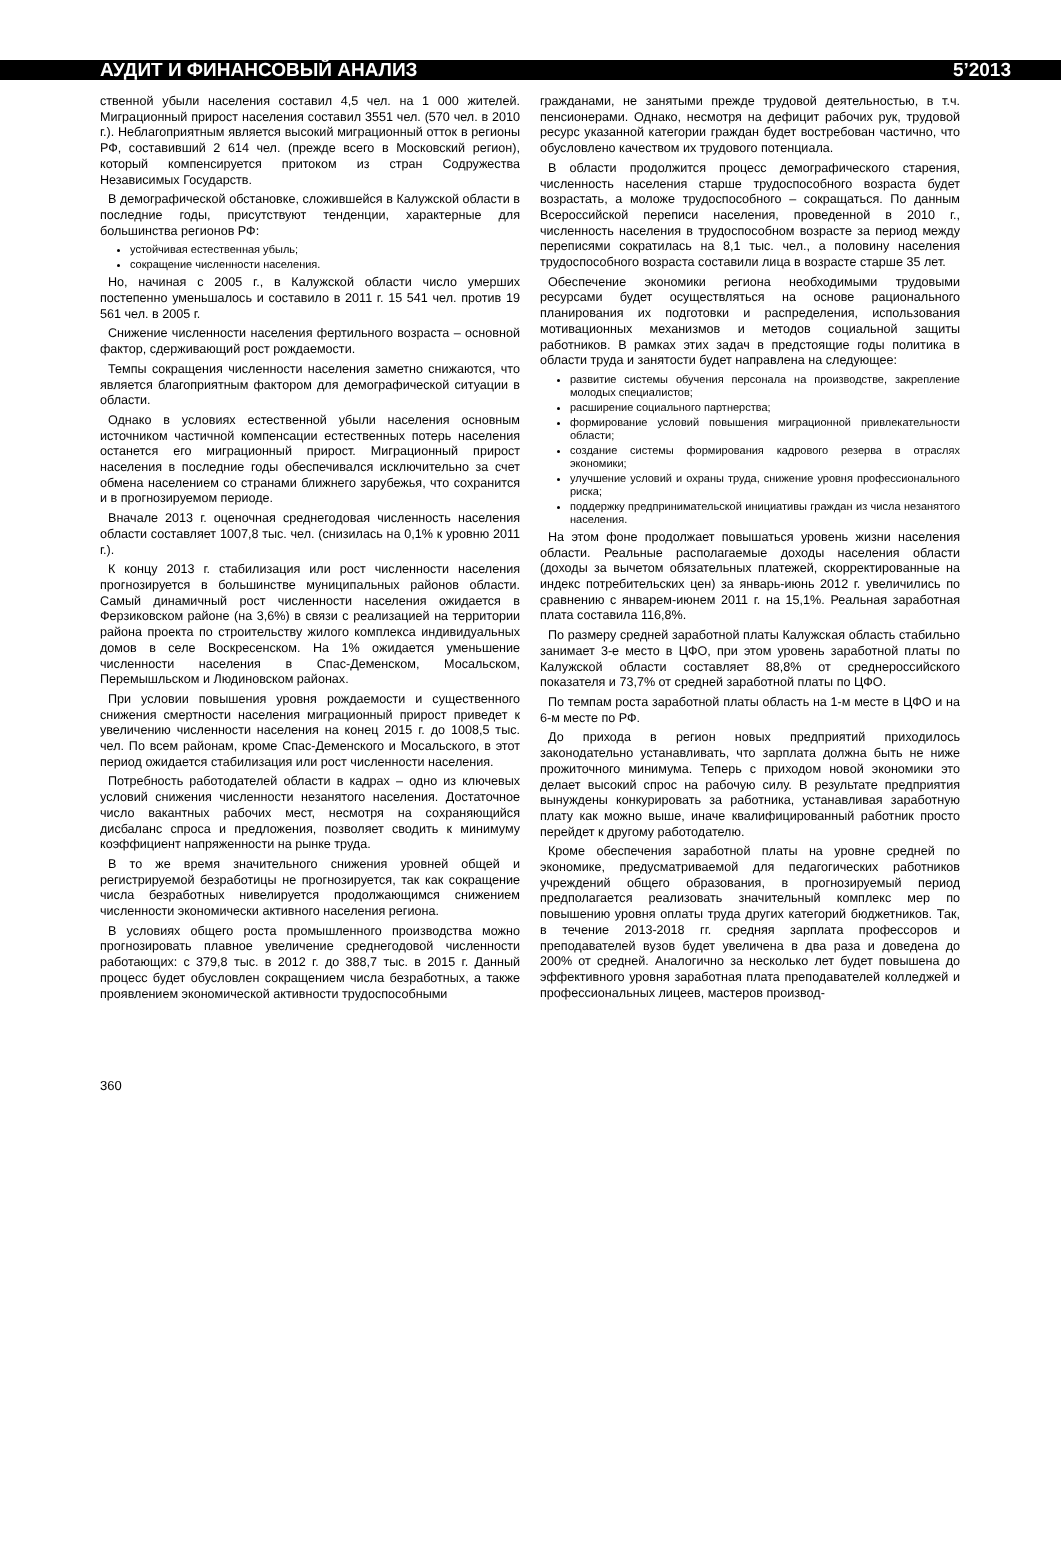АУДИТ И ФИНАНСОВЫЙ АНАЛИЗ 5’2013
ственной убыли населения составил 4,5 чел. на 1 000 жителей. Миграционный прирост населения составил 3551 чел. (570 чел. в 2010 г.). Неблагоприятным является высокий миграционный отток в регионы РФ, составивший 2 614 чел. (прежде всего в Московский регион), который компенсируется притоком из стран Содружества Независимых Государств.
В демографической обстановке, сложившейся в Калужской области в последние годы, присутствуют тенденции, характерные для большинства регионов РФ:
устойчивая естественная убыль;
сокращение численности населения.
Но, начиная с 2005 г., в Калужской области число умерших постепенно уменьшалось и составило в 2011 г. 15 541 чел. против 19 561 чел. в 2005 г.
Снижение численности населения фертильного возраста – основной фактор, сдерживающий рост рождаемости.
Темпы сокращения численности населения заметно снижаются, что является благоприятным фактором для демографической ситуации в области.
Однако в условиях естественной убыли населения основным источником частичной компенсации естественных потерь населения останется его миграционный прирост. Миграционный прирост населения в последние годы обеспечивался исключительно за счет обмена населением со странами ближнего зарубежья, что сохранится и в прогнозируемом периоде.
Вначале 2013 г. оценочная среднегодовая численность населения области составляет 1007,8 тыс. чел. (снизилась на 0,1% к уровню 2011 г.).
К концу 2013 г. стабилизация или рост численности населения прогнозируется в большинстве муниципальных районов области. Самый динамичный рост численности населения ожидается в Ферзиковском районе (на 3,6%) в связи с реализацией на территории района проекта по строительству жилого комплекса индивидуальных домов в селе Воскресенском. На 1% ожидается уменьшение численности населения в Спас-Деменском, Мосальском, Перемышльском и Людиновском районах.
При условии повышения уровня рождаемости и существенного снижения смертности населения миграционный прирост приведет к увеличению численности населения на конец 2015 г. до 1008,5 тыс. чел. По всем районам, кроме Спас-Деменского и Мосальского, в этот период ожидается стабилизация или рост численности населения.
Потребность работодателей области в кадрах – одно из ключевых условий снижения численности незанятого населения. Достаточное число вакантных рабочих мест, несмотря на сохраняющийся дисбаланс спроса и предложения, позволяет сводить к минимуму коэффициент напряженности на рынке труда.
В то же время значительного снижения уровней общей и регистрируемой безработицы не прогнозируется, так как сокращение числа безработных нивелируется продолжающимся снижением численности экономически активного населения региона.
В условиях общего роста промышленного производства можно прогнозировать плавное увеличение среднегодовой численности работающих: с 379,8 тыс. в 2012 г. до 388,7 тыс. в 2015 г. Данный процесс будет обусловлен сокращением числа безработных, а также проявлением экономической активности трудоспособными
гражданами, не занятыми прежде трудовой деятельностью, в т.ч. пенсионерами. Однако, несмотря на дефицит рабочих рук, трудовой ресурс указанной категории граждан будет востребован частично, что обусловлено качеством их трудового потенциала.
В области продолжится процесс демографического старения, численность населения старше трудоспособного возраста будет возрастать, а моложе трудоспособного – сокращаться. По данным Всероссийской переписи населения, проведенной в 2010 г., численность населения в трудоспособном возрасте за период между переписями сократилась на 8,1 тыс. чел., а половину населения трудоспособного возраста составили лица в возрасте старше 35 лет.
Обеспечение экономики региона необходимыми трудовыми ресурсами будет осуществляться на основе рационального планирования их подготовки и распределения, использования мотивационных механизмов и методов социальной защиты работников. В рамках этих задач в предстоящие годы политика в области труда и занятости будет направлена на следующее:
развитие системы обучения персонала на производстве, закрепление молодых специалистов;
расширение социального партнерства;
формирование условий повышения миграционной привлекательности области;
создание системы формирования кадрового резерва в отраслях экономики;
улучшение условий и охраны труда, снижение уровня профессионального риска;
поддержку предпринимательской инициативы граждан из числа незанятого населения.
На этом фоне продолжает повышаться уровень жизни населения области. Реальные располагаемые доходы населения области (доходы за вычетом обязательных платежей, скорректированные на индекс потребительских цен) за январь-июнь 2012 г. увеличились по сравнению с январем-июнем 2011 г. на 15,1%. Реальная заработная плата составила 116,8%.
По размеру средней заработной платы Калужская область стабильно занимает 3-е место в ЦФО, при этом уровень заработной платы по Калужской области составляет 88,8% от среднероссийского показателя и 73,7% от средней заработной платы по ЦФО.
По темпам роста заработной платы область на 1-м месте в ЦФО и на 6-м месте по РФ.
До прихода в регион новых предприятий приходилось законодательно устанавливать, что зарплата должна быть не ниже прожиточного минимума. Теперь с приходом новой экономики это делает высокий спрос на рабочую силу. В результате предприятия вынуждены конкурировать за работника, устанавливая заработную плату как можно выше, иначе квалифицированный работник просто перейдет к другому работодателю.
Кроме обеспечения заработной платы на уровне средней по экономике, предусматриваемой для педагогических работников учреждений общего образования, в прогнозируемый период предполагается реализовать значительный комплекс мер по повышению уровня оплаты труда других категорий бюджетников. Так, в течение 2013-2018 гг. средняя зарплата профессоров и преподавателей вузов будет увеличена в два раза и доведена до 200% от средней. Аналогично за несколько лет будет повышена до эффективного уровня заработная плата преподавателей колледжей и профессиональных лицеев, мастеров производ-
360